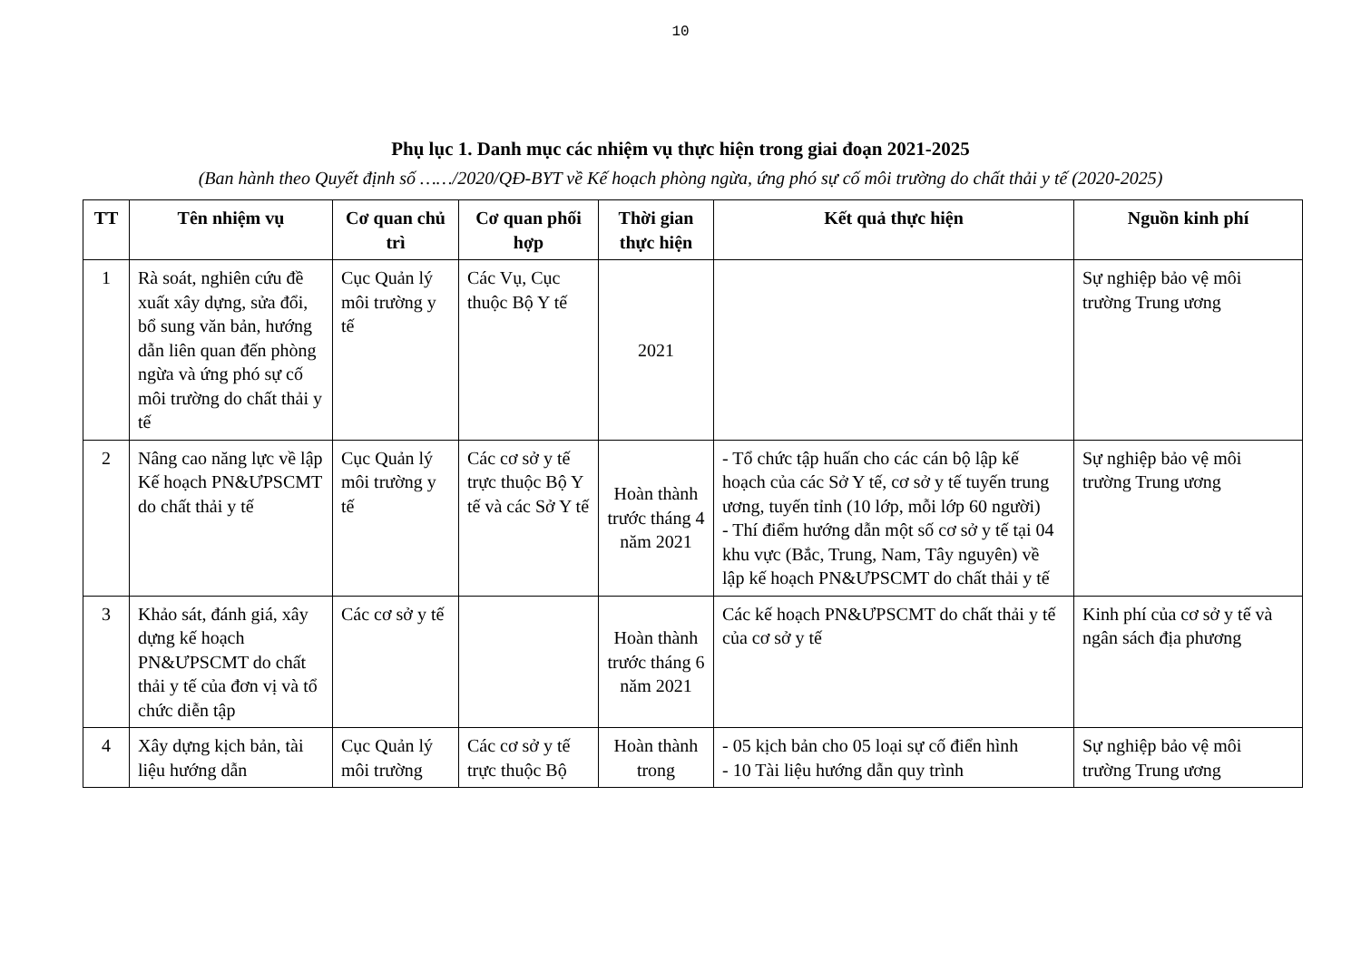10
Phụ lục 1. Danh mục các nhiệm vụ thực hiện trong giai đoạn 2021-2025
(Ban hành theo Quyết định số ……/2020/QĐ-BYT về Kế hoạch phòng ngừa, ứng phó sự cố môi trường do chất thải y tế (2020-2025)
| TT | Tên nhiệm vụ | Cơ quan chủ trì | Cơ quan phối hợp | Thời gian thực hiện | Kết quả thực hiện | Nguồn kinh phí |
| --- | --- | --- | --- | --- | --- | --- |
| 1 | Rà soát, nghiên cứu đề xuất xây dựng, sửa đổi, bổ sung văn bản, hướng dẫn liên quan đến phòng ngừa và ứng phó sự cố môi trường do chất thải y tế | Cục Quản lý môi trường y tế | Các Vụ, Cục thuộc Bộ Y tế | 2021 | | Sự nghiệp bảo vệ môi trường Trung ương |
| 2 | Nâng cao năng lực về lập Kế hoạch PN&ƯPSCMT do chất thải y tế | Cục Quản lý môi trường y tế | Các cơ sở y tế trực thuộc Bộ Y tế và các Sở Y tế | Hoàn thành trước tháng 4 năm 2021 | - Tổ chức tập huấn cho các cán bộ lập kế hoạch của các Sở Y tế, cơ sở y tế tuyến trung ương, tuyến tỉnh (10 lớp, mỗi lớp 60 người) - Thí điểm hướng dẫn một số cơ sở y tế tại 04 khu vực (Bắc, Trung, Nam, Tây nguyên) về lập kế hoạch PN&ƯPSCMT do chất thải y tế | Sự nghiệp bảo vệ môi trường Trung ương |
| 3 | Khảo sát, đánh giá, xây dựng kế hoạch PN&ƯPSCMT do chất thải y tế của đơn vị và tổ chức diễn tập | Các cơ sở y tế | | Hoàn thành trước tháng 6 năm 2021 | Các kế hoạch PN&ƯPSCMT do chất thải y tế của cơ sở y tế | Kinh phí của cơ sở y tế và ngân sách địa phương |
| 4 | Xây dựng kịch bản, tài liệu hướng dẫn | Cục Quản lý môi trường | Các cơ sở y tế trực thuộc Bộ | Hoàn thành trong | - 05 kịch bản cho 05 loại sự cố điển hình - 10 Tài liệu hướng dẫn quy trình | Sự nghiệp bảo vệ môi trường Trung ương |